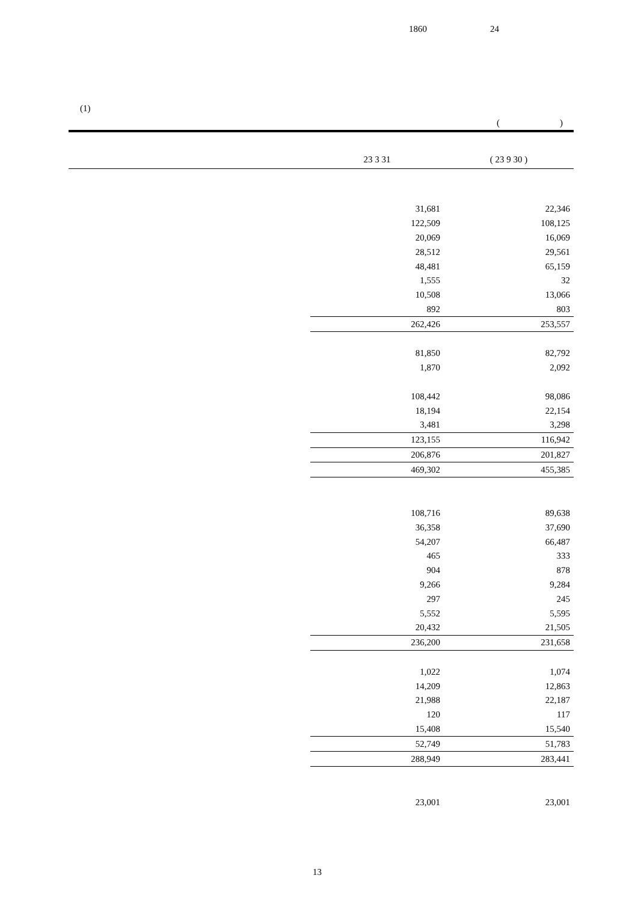1860 24
(1)
()
| | 23 3 31 | ( 23 9 30 ) |
| | 31,681 | 22,346 |
| | 122,509 | 108,125 |
| | 20,069 | 16,069 |
| | 28,512 | 29,561 |
| | 48,481 | 65,159 |
| | 1,555 | 32 |
| | 10,508 | 13,066 |
| | 892 | 803 |
| | 262,426 | 253,557 |
| | 81,850 | 82,792 |
| | 1,870 | 2,092 |
| | 108,442 | 98,086 |
| | 18,194 | 22,154 |
| | 3,481 | 3,298 |
| | 123,155 | 116,942 |
| | 206,876 | 201,827 |
| | 469,302 | 455,385 |
| | 108,716 | 89,638 |
| | 36,358 | 37,690 |
| | 54,207 | 66,487 |
| | 465 | 333 |
| | 904 | 878 |
| | 9,266 | 9,284 |
| | 297 | 245 |
| | 5,552 | 5,595 |
| | 20,432 | 21,505 |
| | 236,200 | 231,658 |
| | 1,022 | 1,074 |
| | 14,209 | 12,863 |
| | 21,988 | 22,187 |
| | 120 | 117 |
| | 15,408 | 15,540 |
| | 52,749 | 51,783 |
| | 288,949 | 283,441 |
| | 23,001 | 23,001 |
13